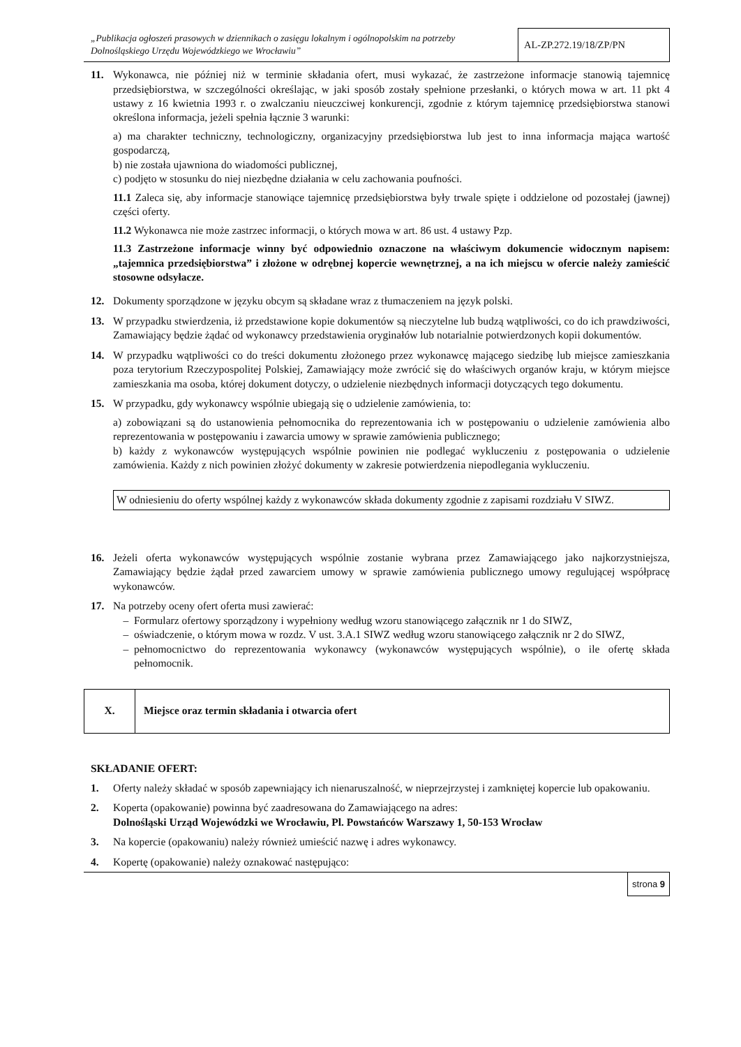„Publikacja ogłoszeń prasowych w dziennikach o zasięgu lokalnym i ogólnopolskim na potrzeby Dolnośląskiego Urzędu Wojewódzkiego we Wrocławiu”
AL-ZP.272.19/18/ZP/PN
11. Wykonawca, nie później niż w terminie składania ofert, musi wykazać, że zastrzeżone informacje stanowią tajemnicę przedsiębiorstwa, w szczególności określając, w jaki sposób zostały spełnione przesłanki, o których mowa w art. 11 pkt 4 ustawy z 16 kwietnia 1993 r. o zwalczaniu nieuczciwej konkurencji, zgodnie z którym tajemnicę przedsiębiorstwa stanowi określona informacja, jeżeli spełnia łącznie 3 warunki:
a) ma charakter techniczny, technologiczny, organizacyjny przedsiębiorstwa lub jest to inna informacja mająca wartość gospodarczą,
b) nie została ujawniona do wiadomości publicznej,
c) podjęto w stosunku do niej niezbędne działania w celu zachowania poufności.
11.1 Zaleca się, aby informacje stanowiące tajemnicę przedsiębiorstwa były trwale spięte i oddzielone od pozostałej (jawnej) części oferty.
11.2 Wykonawca nie może zastrzec informacji, o których mowa w art. 86 ust. 4 ustawy Pzp.
11.3 Zastrzeżone informacje winny być odpowiednio oznaczone na właściwym dokumencie widocznym napisem: „tajemnica przedsiębiorstwa” i złożone w odrębnej kopercie wewnętrznej, a na ich miejscu w ofercie należy zamieścić stosowne odsyłacze.
12. Dokumenty sporządzone w języku obcym są składane wraz z tłumaczeniem na język polski.
13. W przypadku stwierdzenia, iż przedstawione kopie dokumentów są nieczytelne lub budzą wątpliwości, co do ich prawdziwości, Zamawiający będzie żądać od wykonawcy przedstawienia oryginałów lub notarialnie potwierdzonych kopii dokumentów.
14. W przypadku wątpliwości co do treści dokumentu złożonego przez wykonawcę mającego siedzibę lub miejsce zamieszkania poza terytorium Rzeczypospolitej Polskiej, Zamawiający może zwrócić się do właściwych organów kraju, w którym miejsce zamieszkania ma osoba, której dokument dotyczy, o udzielenie niezbędnych informacji dotyczących tego dokumentu.
15. W przypadku, gdy wykonawcy wspólnie ubiegają się o udzielenie zamówienia, to:
a) zobowiązani są do ustanowienia pełnomocnika do reprezentowania ich w postępowaniu o udzielenie zamówienia albo reprezentowania w postępowaniu i zawarcia umowy w sprawie zamówienia publicznego;
b) każdy z wykonawców występujących wspólnie powinien nie podlegać wykluczeniu z postępowania o udzielenie zamówienia. Każdy z nich powinien złożyć dokumenty w zakresie potwierdzenia niepodlegania wykluczeniu.
W odniesieniu do oferty wspólnej każdy z wykonawców składa dokumenty zgodnie z zapisami rozdziału V SIWZ.
16. Jeżeli oferta wykonawców występujących wspólnie zostanie wybrana przez Zamawiającego jako najkorzystniejsza, Zamawiający będzie żądał przed zawarciem umowy w sprawie zamówienia publicznego umowy regulującej współpracę wykonawców.
17. Na potrzeby oceny ofert oferta musi zawierać:
Formularz ofertowy sporządzony i wypełniony według wzoru stanowiącego załącznik nr 1 do SIWZ,
oświadczenie, o którym mowa w rozdz. V ust. 3.A.1 SIWZ według wzoru stanowiącego załącznik nr 2 do SIWZ,
pełnomocnictwo do reprezentowania wykonawcy (wykonawców występujących wspólnie), o ile ofertę składa pełnomocnik.
X.
Miejsce oraz termin składania i otwarcia ofert
SKŁADANIE OFERT:
1. Oferty należy składać w sposób zapewniający ich nienaruszalność, w nieprzejrzystej i zamkniętej kopercie lub opakowaniu.
2. Koperta (opakowanie) powinna być zaadresowana do Zamawiającego na adres:
Dolnośląski Urząd Wojewódzki we Wrocławiu, Pl. Powstańców Warszawy 1, 50-153 Wrocław
3. Na kopercie (opakowaniu) należy również umieścić nazwę i adres wykonawcy.
4. Kopertę (opakowanie) należy oznakować następująco:
strona 9